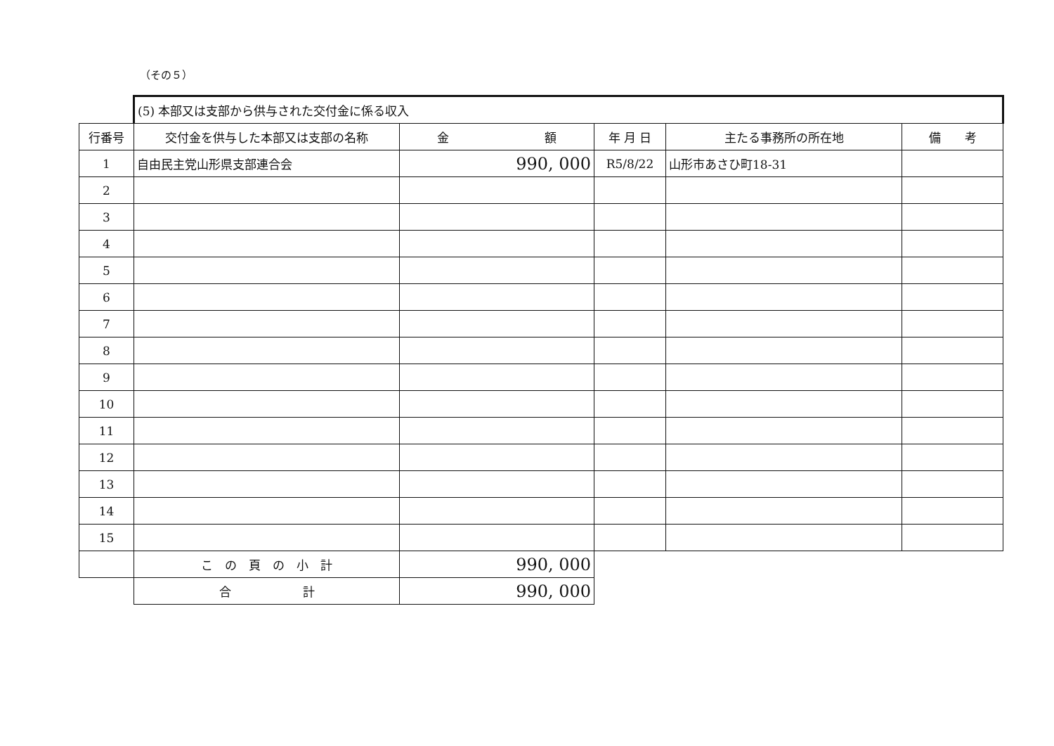（その５）
| | (5) 本部又は支部から供与された交付金に係る収入 | | | | |
| 行番号 | 交付金を供与した本部又は支部の名称 | 金 額 | 年 月 日 | 主たる事務所の所在地 | 備 考 |
| 1 | 自由民主党山形県支部連合会 | 990, 000 | R5/8/22 | 山形市あさひ町18-31 | |
| 2 | | | | | |
| 3 | | | | | |
| 4 | | | | | |
| 5 | | | | | |
| 6 | | | | | |
| 7 | | | | | |
| 8 | | | | | |
| 9 | | | | | |
| 10 | | | | | |
| 11 | | | | | |
| 12 | | | | | |
| 13 | | | | | |
| 14 | | | | | |
| 15 | | | | | |
| | こ の 頁 の 小 計 | 990, 000 | | | |
| | 合 計 | 990, 000 | | | |